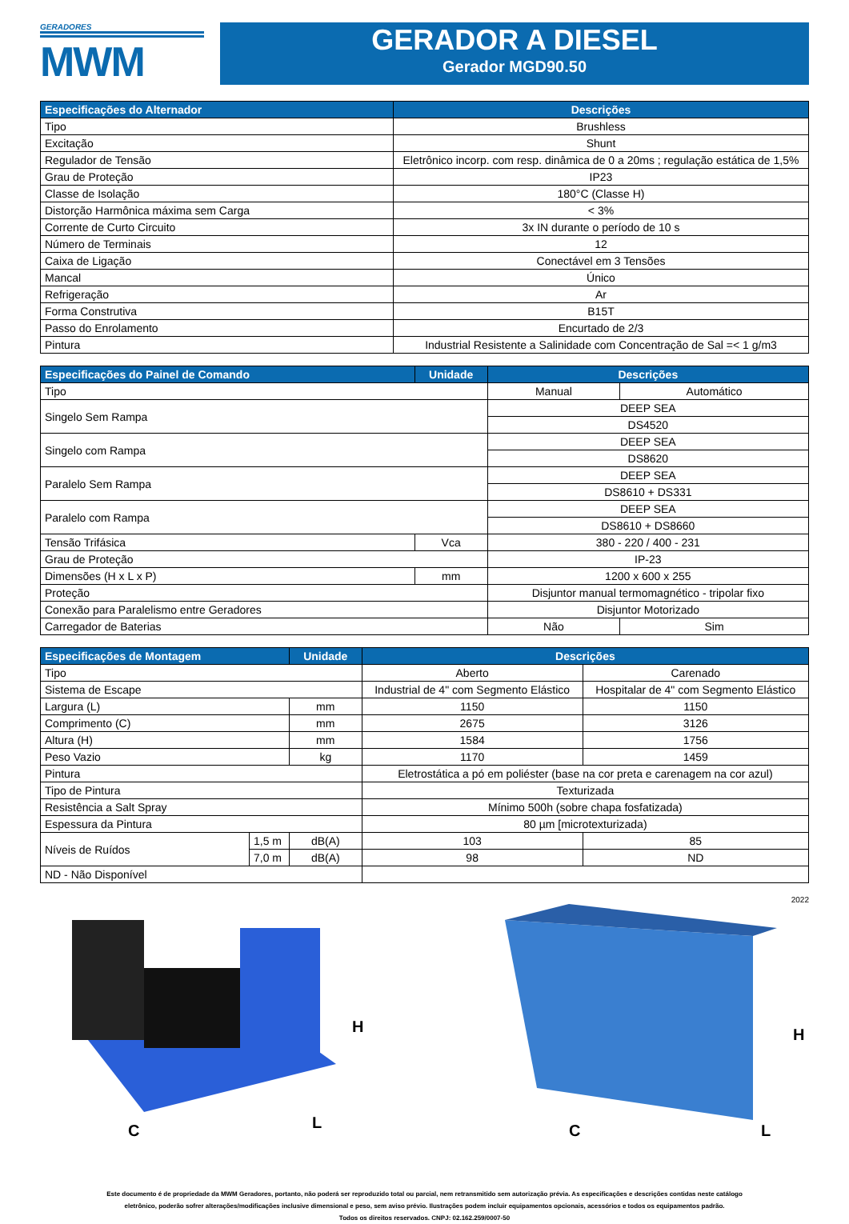GERADORES
MWM
GERADOR A DIESEL
Gerador MGD90.50
| Especificações do Alternador | Descrições |
| --- | --- |
| Tipo | Brushless |
| Excitação | Shunt |
| Regulador de Tensão | Eletrônico incorp. com resp. dinâmica de 0 a 20ms ; regulação estática de 1,5% |
| Grau de Proteção | IP23 |
| Classe de Isolação | 180°C (Classe H) |
| Distorção Harmônica máxima sem Carga | < 3% |
| Corrente de Curto Circuito | 3x IN durante o período de 10 s |
| Número de Terminais | 12 |
| Caixa de Ligação | Conectável em 3 Tensões |
| Mancal | Único |
| Refrigeração | Ar |
| Forma Construtiva | B15T |
| Passo do Enrolamento | Encurtado de 2/3 |
| Pintura | Industrial Resistente a Salinidade com Concentração de Sal =< 1 g/m3 |
| Especificações do Painel de Comando | Unidade | Descrições | |
| --- | --- | --- | --- |
| Tipo | | Manual | Automático |
| Singelo Sem Rampa | | DEEP SEA | |
| | | DS4520 | |
| Singelo com Rampa | | DEEP SEA | |
| | | DS8620 | |
| Paralelo Sem Rampa | | DEEP SEA | |
| | | DS8610 + DS331 | |
| Paralelo com Rampa | | DEEP SEA | |
| | | DS8610 + DS8660 | |
| Tensão Trifásica | Vca | 380 - 220 / 400 - 231 | |
| Grau de Proteção | | IP-23 | |
| Dimensões (H x L x P) | mm | 1200 x 600 x 255 | |
| Proteção | | Disjuntor manual termomagnético - tripolar fixo | |
| Conexão para Paralelismo entre Geradores | | Disjuntor Motorizado | |
| Carregador de Baterias | | Não | Sim |
| Especificações de Montagem | | Unidade | Descrições | |
| --- | --- | --- | --- | --- |
| Tipo | | | Aberto | Carenado |
| Sistema de Escape | | | Industrial de 4" com Segmento Elástico | Hospitalar de 4" com Segmento Elástico |
| Largura (L) | | mm | 1150 | 1150 |
| Comprimento (C) | | mm | 2675 | 3126 |
| Altura (H) | | mm | 1584 | 1756 |
| Peso Vazio | | kg | 1170 | 1459 |
| Pintura | | | Eletrostática a pó em poliéster (base na cor preta e carenagem na cor azul) | |
| Tipo de Pintura | | | Texturizada | |
| Resistência a Salt Spray | | | Mínimo 500h (sobre chapa fosfatizada) | |
| Espessura da Pintura | | | 80 µm [microtexturizada) | |
| Níveis de Ruídos | 1,5 m | dB(A) | 103 | 85 |
| | 7,0 m | dB(A) | 98 | ND |
| ND - Não Disponível | | | | |
2022
H
C
L
H
C
L
Este documento é de propriedade da MWM Geradores, portanto, não poderá ser reproduzido total ou parcial, nem retransmitido sem autorização prévia. As especificações e descrições contidas neste catálogo
eletrônico, poderão sofrer alterações/modificações inclusive dimensional e peso, sem aviso prévio. Ilustrações podem incluir equipamentos opcionais, acessórios e todos os equipamentos padrão.
Todos os direitos reservados. CNPJ: 02.162.259/0007-50